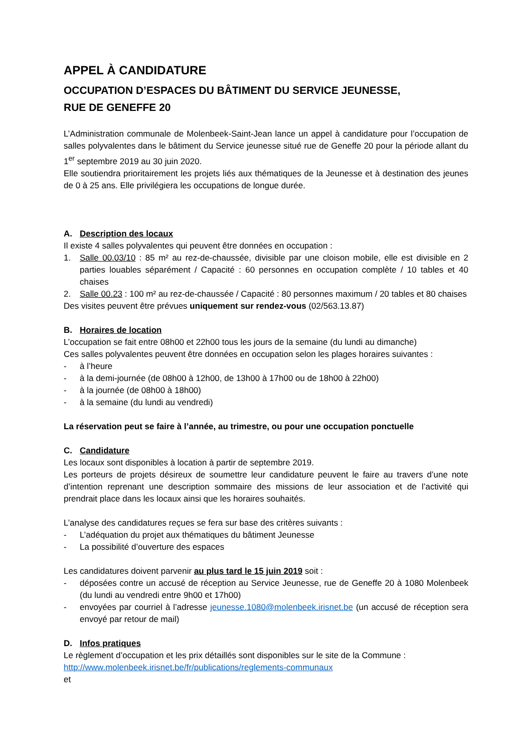APPEL À CANDIDATURE
OCCUPATION D’ESPACES DU BÂTIMENT DU SERVICE JEUNESSE,
RUE DE GENEFFE 20
L’Administration communale de Molenbeek-Saint-Jean lance un appel à candidature pour l’occupation de salles polyvalentes dans le bâtiment du Service jeunesse situé rue de Geneffe 20 pour la période allant du 1<sup>er</sup> septembre 2019 au 30 juin 2020.
Elle soutiendra prioritairement les projets liés aux thématiques de la Jeunesse et à destination des jeunes de 0 à 25 ans. Elle privilégiera les occupations de longue durée.
A. Description des locaux
Il existe 4 salles polyvalentes qui peuvent être données en occupation :
1. Salle 00.03/10 : 85 m² au rez-de-chaussée, divisible par une cloison mobile, elle est divisible en 2 parties louables séparément / Capacité : 60 personnes en occupation complète / 10 tables et 40 chaises
2. Salle 00.23 : 100 m² au rez-de-chaussée / Capacité : 80 personnes maximum / 20 tables et 80 chaises
Des visites peuvent être prévues uniquement sur rendez-vous (02/563.13.87)
B. Horaires de location
L’occupation se fait entre 08h00 et 22h00 tous les jours de la semaine (du lundi au dimanche)
Ces salles polyvalentes peuvent être données en occupation selon les plages horaires suivantes :
- à l’heure
- à la demi-journée (de 08h00 à 12h00, de 13h00 à 17h00 ou de 18h00 à 22h00)
- à la journée (de 08h00 à 18h00)
- à la semaine (du lundi au vendredi)
La réservation peut se faire à l’année, au trimestre, ou pour une occupation ponctuelle
C. Candidature
Les locaux sont disponibles à location à partir de septembre 2019.
Les porteurs de projets désireux de soumettre leur candidature peuvent le faire au travers d’une note d’intention reprenant une description sommaire des missions de leur association et de l’activité qui prendrait place dans les locaux ainsi que les horaires souhaités.
L’analyse des candidatures reçues se fera sur base des critères suivants :
- L’adéquation du projet aux thématiques du bâtiment Jeunesse
- La possibilité d’ouverture des espaces
Les candidatures doivent parvenir au plus tard le 15 juin 2019 soit :
- déposées contre un accusé de réception au Service Jeunesse, rue de Geneffe 20 à 1080 Molenbeek (du lundi au vendredi entre 9h00 et 17h00)
- envoyées par courriel à l’adresse jeunesse.1080@molenbeek.irisnet.be (un accusé de réception sera envoyé par retour de mail)
D. Infos pratiques
Le règlement d’occupation et les prix détaillés sont disponibles sur le site de la Commune :
http://www.molenbeek.irisnet.be/fr/publications/reglements-communaux
et